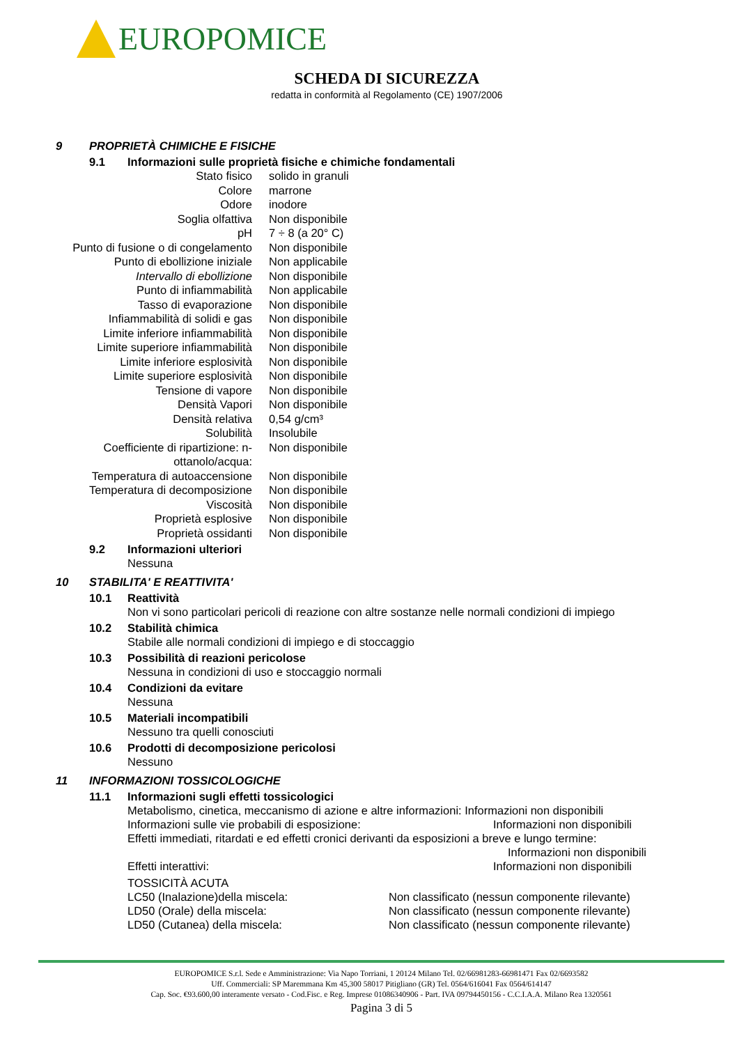EUROPOMICE
SCHEDA DI SICUREZZA
redatta in conformità al Regolamento (CE) 1907/2006
9 PROPRIETÀ CHIMICHE E FISICHE
9.1 Informazioni sulle proprietà fisiche e chimiche fondamentali
| Stato fisico | solido in granuli |
| Colore | marrone |
| Odore | inodore |
| Soglia olfattiva | Non disponibile |
| pH | 7 ÷ 8 (a 20° C) |
| Punto di fusione o di congelamento | Non disponibile |
| Punto di ebollizione iniziale | Non applicabile |
| Intervallo di ebollizione | Non disponibile |
| Punto di infiammabilità | Non applicabile |
| Tasso di evaporazione | Non disponibile |
| Infiammabilità di solidi e gas | Non disponibile |
| Limite inferiore infiammabilità | Non disponibile |
| Limite superiore infiammabilità | Non disponibile |
| Limite inferiore esplosività | Non disponibile |
| Limite superiore esplosività | Non disponibile |
| Tensione di vapore | Non disponibile |
| Densità Vapori | Non disponibile |
| Densità relativa | 0,54 g/cm³ |
| Solubilità | Insolubile |
| Coefficiente di ripartizione: n-ottanolo/acqua: | Non disponibile |
| Temperatura di autoaccensione | Non disponibile |
| Temperatura di decomposizione | Non disponibile |
| Viscosità | Non disponibile |
| Proprietà esplosive | Non disponibile |
| Proprietà ossidanti | Non disponibile |
9.2 Informazioni ulteriori
Nessuna
10 STABILITA' E REATTIVITA'
10.1 Reattività
Non vi sono particolari pericoli di reazione con altre sostanze nelle normali condizioni di impiego
10.2 Stabilità chimica
Stabile alle normali condizioni di impiego e di stoccaggio
10.3 Possibilità di reazioni pericolose
Nessuna in condizioni di uso e stoccaggio normali
10.4 Condizioni da evitare
Nessuna
10.5 Materiali incompatibili
Nessuno tra quelli conosciuti
10.6 Prodotti di decomposizione pericolosi
Nessuno
11 INFORMAZIONI TOSSICOLOGICHE
11.1 Informazioni sugli effetti tossicologici
Metabolismo, cinetica, meccanismo di azione e altre informazioni: Informazioni non disponibili
Informazioni sulle vie probabili di esposizione: Informazioni non disponibili
Effetti immediati, ritardati e ed effetti cronici derivanti da esposizioni a breve e lungo termine:
Informazioni non disponibili
Effetti interattivi: Informazioni non disponibili
TOSSICITÀ ACUTA
LC50 (Inalazione)della miscela: Non classificato (nessun componente rilevante)
LD50 (Orale) della miscela: Non classificato (nessun componente rilevante)
LD50 (Cutanea) della miscela: Non classificato (nessun componente rilevante)
EUROPOMICE S.r.l. Sede e Amministrazione: Via Napo Torriani, 1 20124 Milano Tel. 02/66981283-66981471 Fax 02/6693582
Uff. Commerciali: SP Maremmana Km 45,300 58017 Pitigliano (GR) Tel. 0564/616041 Fax 0564/614147
Cap. Soc. €93.600,00 interamente versato - Cod.Fisc. e Reg. Imprese 01086340906 - Part. IVA 09794450156 - C.C.I.A.A. Milano Rea 1320561
Pagina 3 di 5